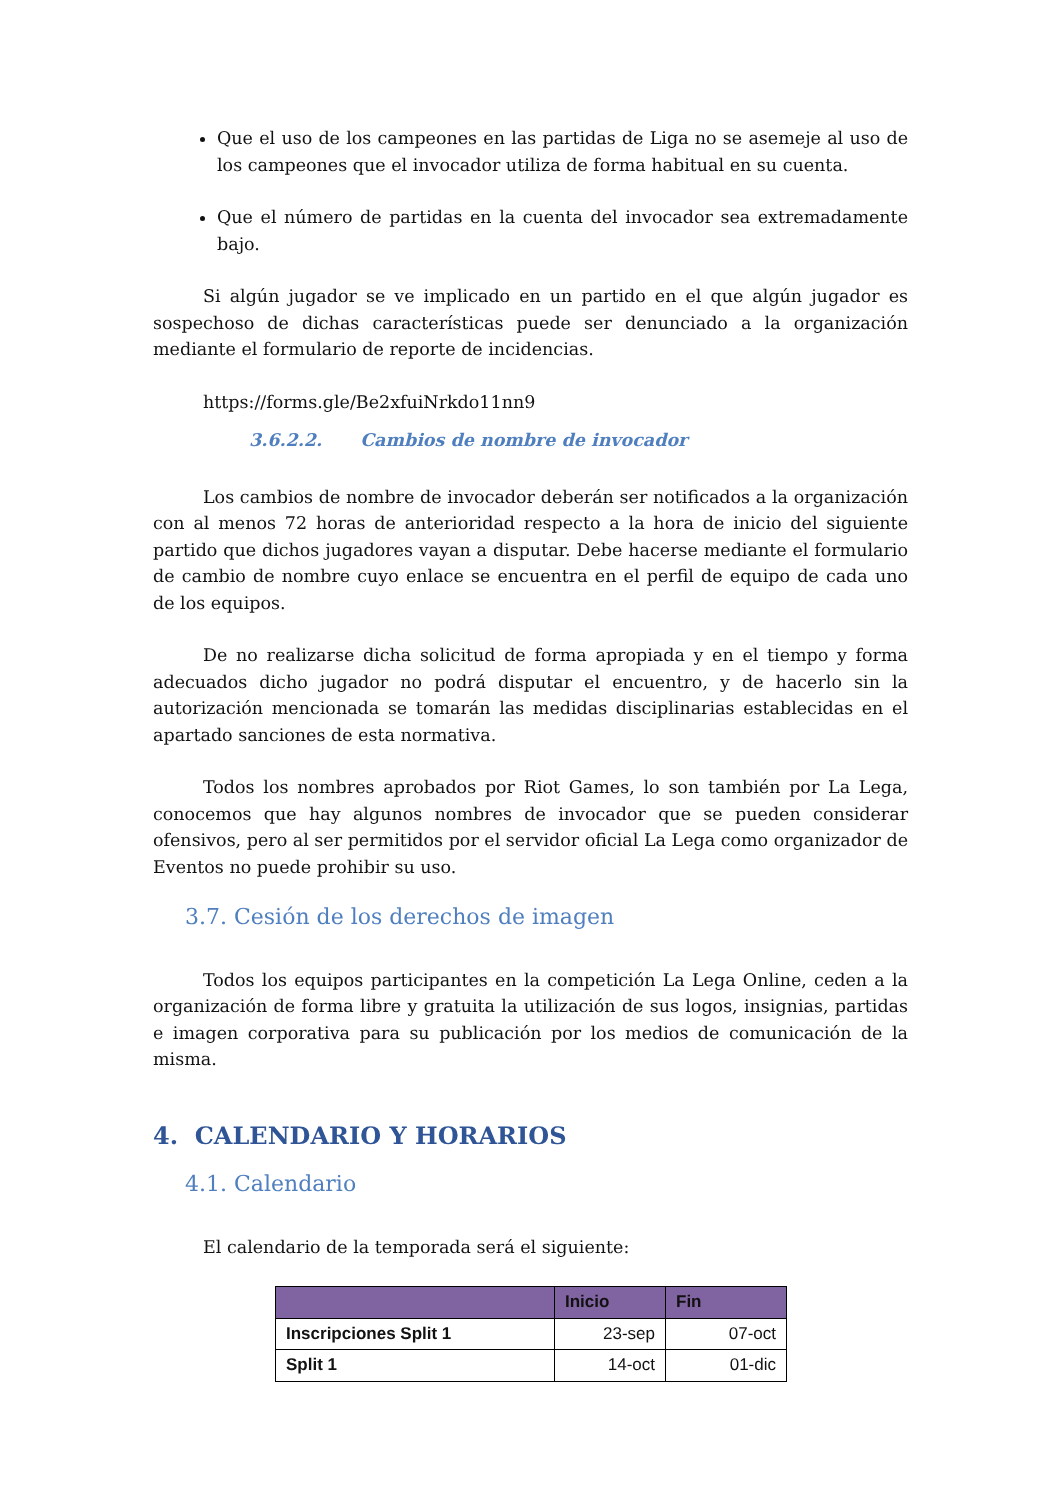Que el uso de los campeones en las partidas de Liga no se asemeje al uso de los campeones que el invocador utiliza de forma habitual en su cuenta.
Que el número de partidas en la cuenta del invocador sea extremadamente bajo.
Si algún jugador se ve implicado en un partido en el que algún jugador es sospechoso de dichas características puede ser denunciado a la organización mediante el formulario de reporte de incidencias.
https://forms.gle/Be2xfuiNrkdo11nn9
3.6.2.2. Cambios de nombre de invocador
Los cambios de nombre de invocador deberán ser notificados a la organización con al menos 72 horas de anterioridad respecto a la hora de inicio del siguiente partido que dichos jugadores vayan a disputar. Debe hacerse mediante el formulario de cambio de nombre cuyo enlace se encuentra en el perfil de equipo de cada uno de los equipos.
De no realizarse dicha solicitud de forma apropiada y en el tiempo y forma adecuados dicho jugador no podrá disputar el encuentro, y de hacerlo sin la autorización mencionada se tomarán las medidas disciplinarias establecidas en el apartado sanciones de esta normativa.
Todos los nombres aprobados por Riot Games, lo son también por La Lega, conocemos que hay algunos nombres de invocador que se pueden considerar ofensivos, pero al ser permitidos por el servidor oficial La Lega como organizador de Eventos no puede prohibir su uso.
3.7. Cesión de los derechos de imagen
Todos los equipos participantes en la competición La Lega Online, ceden a la organización de forma libre y gratuita la utilización de sus logos, insignias, partidas e imagen corporativa para su publicación por los medios de comunicación de la misma.
4. CALENDARIO Y HORARIOS
4.1. Calendario
El calendario de la temporada será el siguiente:
| | Inicio | Fin |
| --- | --- | --- |
| Inscripciones Split 1 | 23-sep | 07-oct |
| Split 1 | 14-oct | 01-dic |